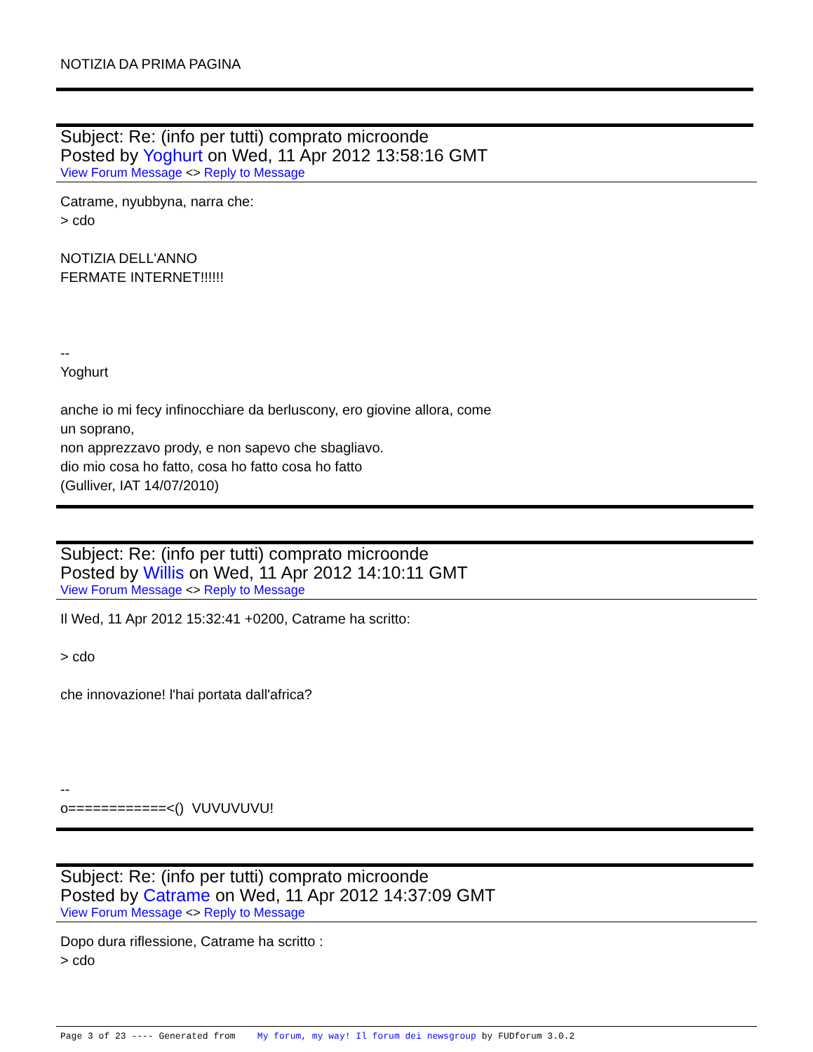NOTIZIA DA PRIMA PAGINA
Subject: Re: (info per tutti) comprato microonde
Posted by Yoghurt on Wed, 11 Apr 2012 13:58:16 GMT
View Forum Message <> Reply to Message
Catrame, nyubbyna, narra che:
> cdo
NOTIZIA DELL'ANNO
FERMATE INTERNET!!!!!!
--
Yoghurt
anche io mi fecy infinocchiare da berluscony, ero giovine allora, come
un soprano,
non apprezzavo prody, e non sapevo che sbagliavo.
dio mio cosa ho fatto, cosa ho fatto cosa ho fatto
(Gulliver, IAT 14/07/2010)
Subject: Re: (info per tutti) comprato microonde
Posted by Willis on Wed, 11 Apr 2012 14:10:11 GMT
View Forum Message <> Reply to Message
Il Wed, 11 Apr 2012 15:32:41 +0200, Catrame ha scritto:
> cdo
che innovazione! l'hai portata dall'africa?
--
o============<() VUVUVUVU!
Subject: Re: (info per tutti) comprato microonde
Posted by Catrame on Wed, 11 Apr 2012 14:37:09 GMT
View Forum Message <> Reply to Message
Dopo dura riflessione, Catrame ha scritto :
> cdo
Page 3 of 23 ---- Generated from My forum, my way! Il forum dei newsgroup by FUDforum 3.0.2